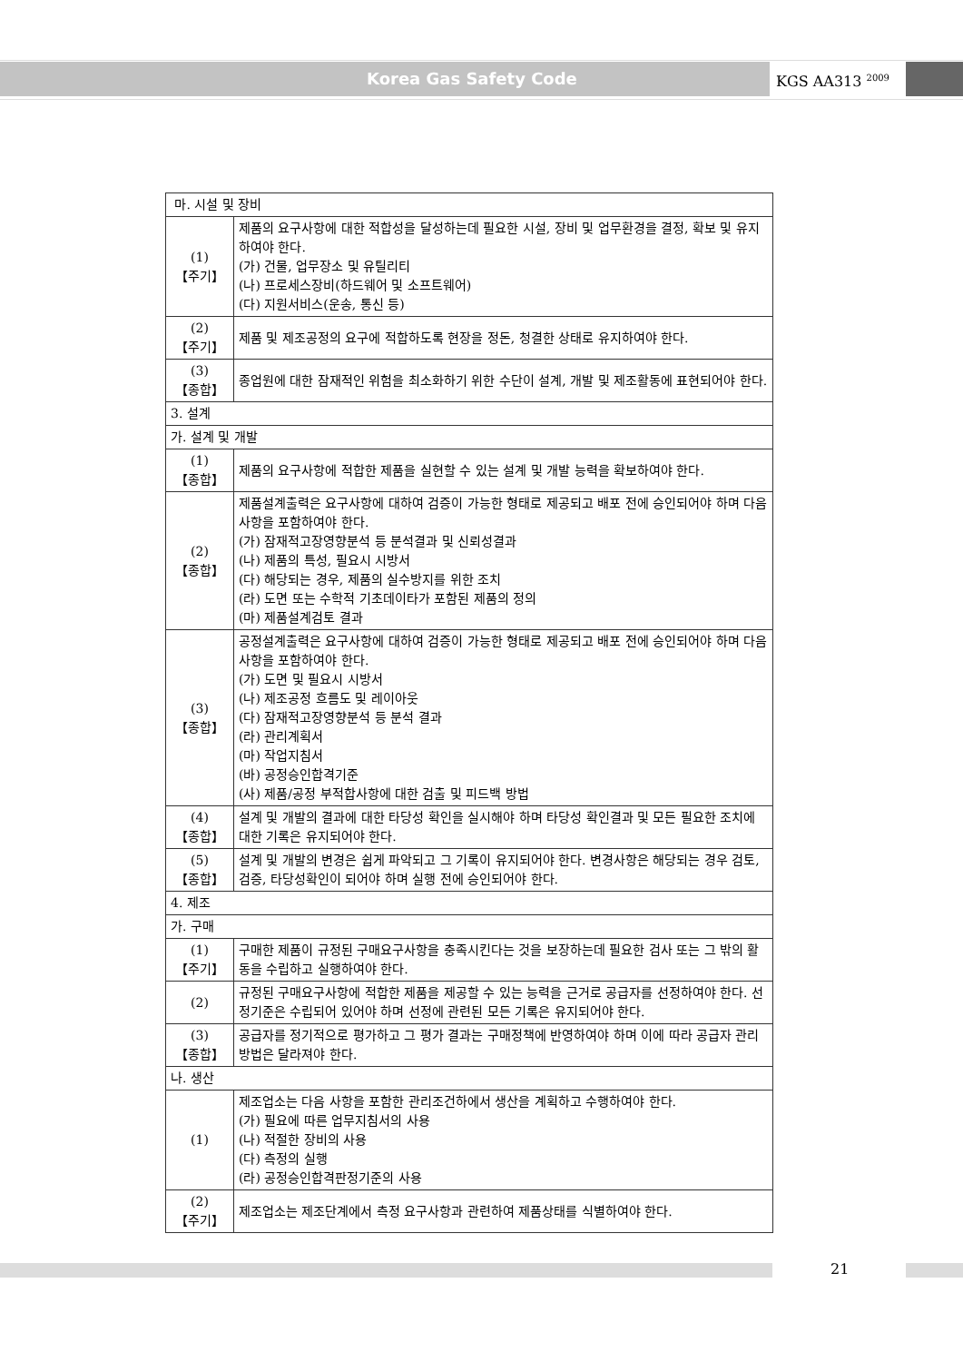Korea Gas Safety Code KGS AA313 <sup>2009</sup>
| 마. 시설 및 장비 | |
| (1) 【주기】 | 제품의 요구사항에 대한 적합성을 달성하는데 필요한 시설, 장비 및 업무환경을 결정, 확보 및 유지하여야 한다. (가) 건물, 업무장소 및 유틸리티 (나) 프로세스장비(하드웨어 및 소프트웨어) (다) 지원서비스(운송, 통신 등) |
| (2) 【주기】 | 제품 및 제조공정의 요구에 적합하도록 현장을 정돈, 청결한 상태로 유지하여야 한다. |
| (3) 【종합】 | 종업원에 대한 잠재적인 위험을 최소화하기 위한 수단이 설계, 개발 및 제조활동에 표현되어야 한다. |
| 3. 설계 | |
| 가. 설계 및 개발 | |
| (1) 【종합】 | 제품의 요구사항에 적합한 제품을 실현할 수 있는 설계 및 개발 능력을 확보하여야 한다. |
| (2) 【종합】 | 제품설계출력은 요구사항에 대하여 검증이 가능한 형태로 제공되고 배포 전에 승인되어야 하며 다음사항을 포함하여야 한다. (가) 잠재적고장영향분석 등 분석결과 및 신뢰성결과 (나) 제품의 특성, 필요시 시방서 (다) 해당되는 경우, 제품의 실수방지를 위한 조치 (라) 도면 또는 수학적 기초데이타가 포함된 제품의 정의 (마) 제품설계검토 결과 |
| (3) 【종합】 | 공정설계출력은 요구사항에 대하여 검증이 가능한 형태로 제공되고 배포 전에 승인되어야 하며 다음사항을 포함하여야 한다. (가) 도면 및 필요시 시방서 (나) 제조공정 흐름도 및 레이아웃 (다) 잠재적고장영향분석 등 분석 결과 (라) 관리계획서 (마) 작업지침서 (바) 공정승인합격기준 (사) 제품/공정 부적합사항에 대한 검출 및 피드백 방법 |
| (4) 【종합】 | 설계 및 개발의 결과에 대한 타당성 확인을 실시해야 하며 타당성 확인결과 및 모든 필요한 조치에 대한 기록은 유지되어야 한다. |
| (5) 【종합】 | 설계 및 개발의 변경은 쉽게 파악되고 그 기록이 유지되어야 한다. 변경사항은 해당되는 경우 검토, 검증, 타당성확인이 되어야 하며 실행 전에 승인되어야 한다. |
| 4. 제조 | |
| 가. 구매 | |
| (1) 【주기】 | 구매한 제품이 규정된 구매요구사항을 충족시킨다는 것을 보장하는데 필요한 검사 또는 그 밖의 활동을 수립하고 실행하여야 한다. |
| (2) | 규정된 구매요구사항에 적합한 제품을 제공할 수 있는 능력을 근거로 공급자를 선정하여야 한다. 선정기준은 수립되어 있어야 하며 선정에 관련된 모든 기록은 유지되어야 한다. |
| (3) 【종합】 | 공급자를 정기적으로 평가하고 그 평가 결과는 구매정책에 반영하여야 하며 이에 따라 공급자 관리방법은 달라져야 한다. |
| 나. 생산 | |
| (1) | 제조업소는 다음 사항을 포함한 관리조건하에서 생산을 계획하고 수행하여야 한다. (가) 필요에 따른 업무지침서의 사용 (나) 적절한 장비의 사용 (다) 측정의 실행 (라) 공정승인합격판정기준의 사용 |
| (2) 【주기】 | 제조업소는 제조단계에서 측정 요구사항과 관련하여 제품상태를 식별하여야 한다. |
21